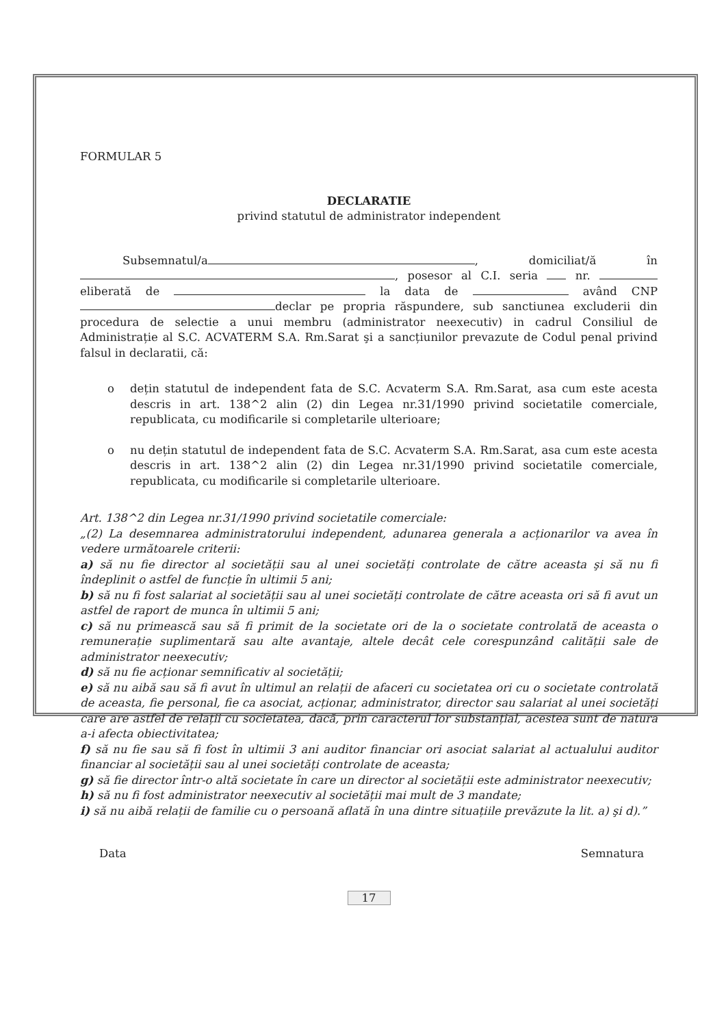FORMULAR 5
DECLARATIE
privind statutul de administrator independent
Subsemnatul/a , domiciliat/ă în , posesor al C.I. seria nr. eliberată de la data de având CNP declar pe propria răspundere, sub sanctiunea excluderii din procedura de selectie a unui membru (administrator neexecutiv) in cadrul Consiliul de Administrație al S.C. ACVATERM S.A. Rm.Sarat şi a sancțiunilor prevazute de Codul penal privind falsul in declaratii, că:
o dețin statutul de independent fata de S.C. Acvaterm S.A. Rm.Sarat, asa cum este acesta descris in art. 138^2 alin (2) din Legea nr.31/1990 privind societatile comerciale, republicata, cu modificarile si completarile ulterioare;
o nu dețin statutul de independent fata de S.C. Acvaterm S.A. Rm.Sarat, asa cum este acesta descris in art. 138^2 alin (2) din Legea nr.31/1990 privind societatile comerciale, republicata, cu modificarile si completarile ulterioare.
Art. 138^2 din Legea nr.31/1990 privind societatile comerciale:
„(2) La desemnarea administratorului independent, adunarea generala a acționarilor va avea în vedere următoarele criterii:
a) să nu fie director al societății sau al unei societăți controlate de către aceasta şi să nu fi îndeplinit o astfel de funcție în ultimii 5 ani;
b) să nu fi fost salariat al societății sau al unei societăți controlate de către aceasta ori să fi avut un astfel de raport de munca în ultimii 5 ani;
c) să nu primească sau să fi primit de la societate ori de la o societate controlată de aceasta o remunerație suplimentară sau alte avantaje, altele decât cele corespunzând calității sale de administrator neexecutiv;
d) să nu fie acționar semnificativ al societății;
e) să nu aibă sau să fi avut în ultimul an relații de afaceri cu societatea ori cu o societate controlată de aceasta, fie personal, fie ca asociat, acționar, administrator, director sau salariat al unei societăți care are astfel de relații cu societatea, dacă, prin caracterul lor substanțial, acestea sunt de natura a-i afecta obiectivitatea;
f) să nu fie sau să fi fost în ultimii 3 ani auditor financiar ori asociat salariat al actualului auditor financiar al societății sau al unei societăți controlate de aceasta;
g) să fie director într-o altă societate în care un director al societății este administrator neexecutiv;
h) să nu fi fost administrator neexecutiv al societății mai mult de 3 mandate;
i) să nu aibă relații de familie cu o persoană aflată în una dintre situațiile prevăzute la lit. a) şi d).”
Data Semnatura
17